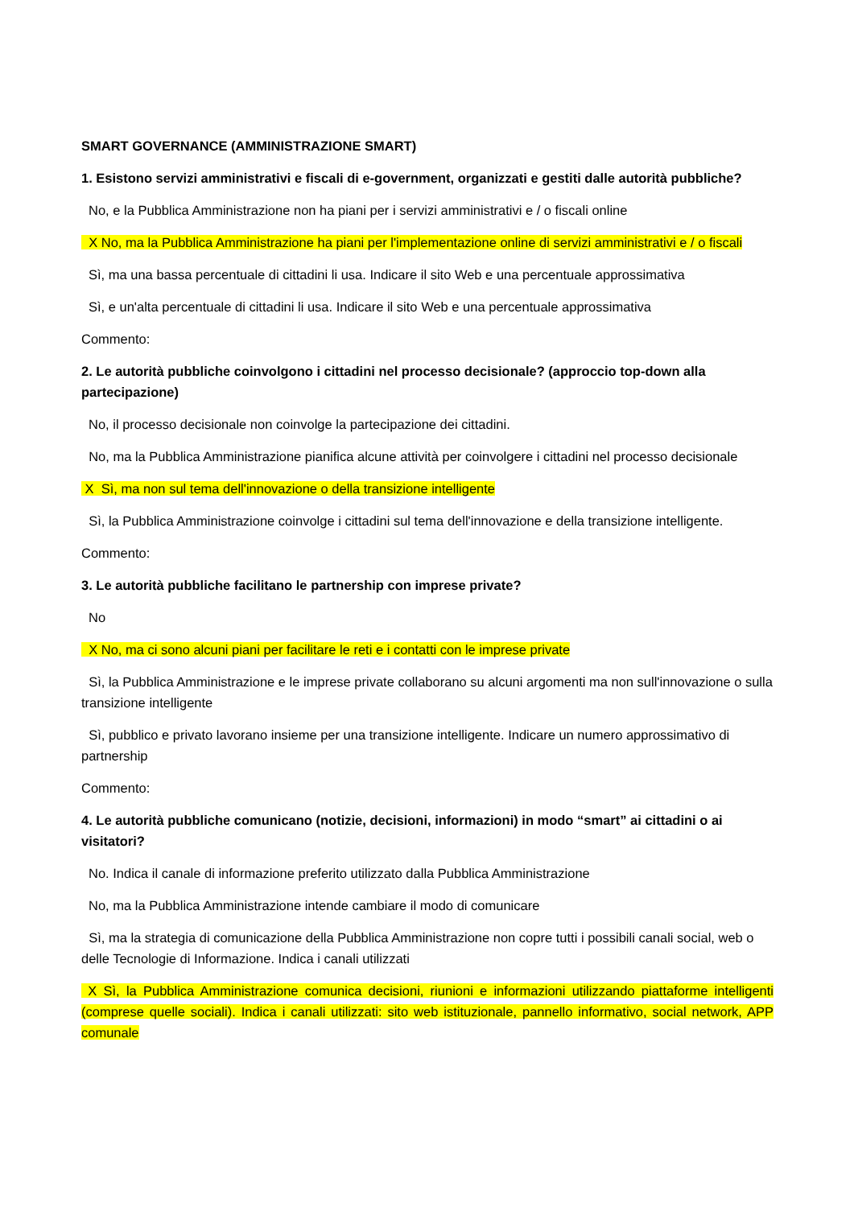SMART GOVERNANCE (AMMINISTRAZIONE SMART)
1. Esistono servizi amministrativi e fiscali di e-government, organizzati e gestiti dalle autorità pubbliche?
No, e la Pubblica Amministrazione non ha piani per i servizi amministrativi e / o fiscali online
X No, ma la Pubblica Amministrazione ha piani per l'implementazione online di servizi amministrativi e / o fiscali
Sì, ma una bassa percentuale di cittadini li usa. Indicare il sito Web e una percentuale approssimativa
Sì, e un'alta percentuale di cittadini li usa. Indicare il sito Web e una percentuale approssimativa
Commento:
2. Le autorità pubbliche coinvolgono i cittadini nel processo decisionale? (approccio top-down alla partecipazione)
No, il processo decisionale non coinvolge la partecipazione dei cittadini.
No, ma la Pubblica Amministrazione pianifica alcune attività per coinvolgere i cittadini nel processo decisionale
X Sì, ma non sul tema dell'innovazione o della transizione intelligente
Sì, la Pubblica Amministrazione coinvolge i cittadini sul tema dell'innovazione e della transizione intelligente.
Commento:
3. Le autorità pubbliche facilitano le partnership con imprese private?
No
X No, ma ci sono alcuni piani per facilitare le reti e i contatti con le imprese private
Sì, la Pubblica Amministrazione e le imprese private collaborano su alcuni argomenti ma non sull'innovazione o sulla transizione intelligente
Sì, pubblico e privato lavorano insieme per una transizione intelligente. Indicare un numero approssimativo di partnership
Commento:
4. Le autorità pubbliche comunicano (notizie, decisioni, informazioni) in modo “smart” ai cittadini o ai visitatori?
No. Indica il canale di informazione preferito utilizzato dalla Pubblica Amministrazione
No, ma la Pubblica Amministrazione intende cambiare il modo di comunicare
Sì, ma la strategia di comunicazione della Pubblica Amministrazione non copre tutti i possibili canali social, web o delle Tecnologie di Informazione. Indica i canali utilizzati
X Sì, la Pubblica Amministrazione comunica decisioni, riunioni e informazioni utilizzando piattaforme intelligenti (comprese quelle sociali). Indica i canali utilizzati: sito web istituzionale, pannello informativo, social network, APP comunale